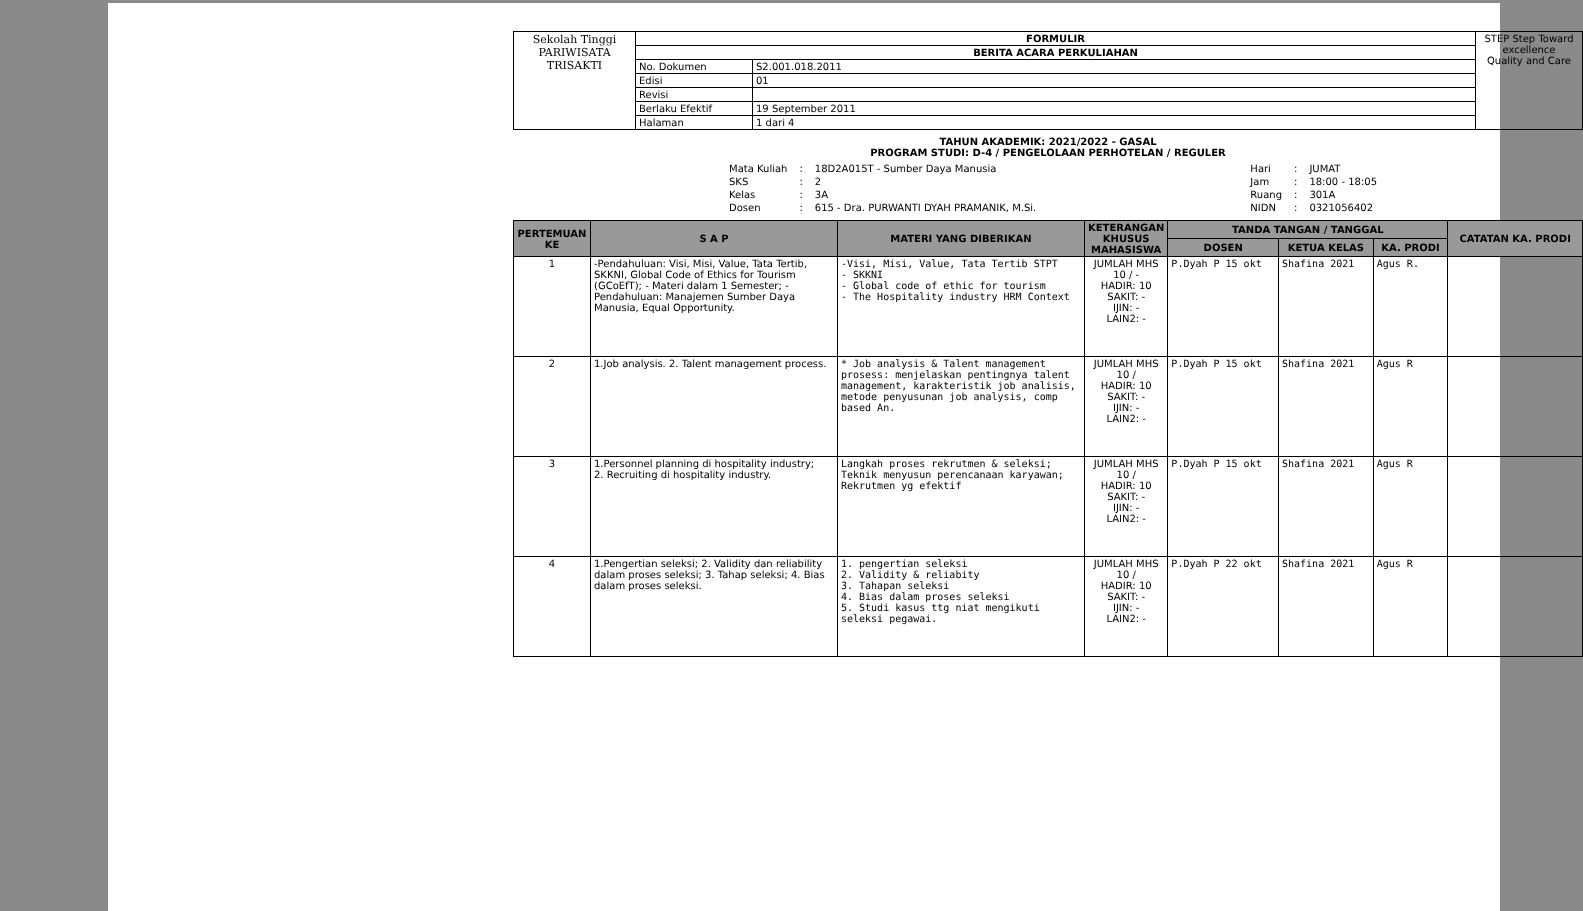| Sekolah Tinggi PARIWISATA TRISAKTI | FORMULIR | | STEP Step Toward excellence Quality and Care |
| | BERITA ACARA PERKULIAHAN | | |
| | No. Dokumen | S2.001.018.2011 | |
| | Edisi | 01 | |
| | Revisi | | |
| | Berlaku Efektif | 19 September 2011 | |
| | Halaman | 1 dari 4 | |
TAHUN AKADEMIK: 2021/2022 - GASAL
PROGRAM STUDI: D-4 / PENGELOLAAN PERHOTELAN / REGULER
| Mata Kuliah | : | 18D2A015T - Sumber Daya Manusia |
| SKS | : | 2 |
| Kelas | : | 3A |
| Dosen | : | 615 - Dra. PURWANTI DYAH PRAMANIK, M.Si. |
| Hari | : | JUMAT |
| Jam | : | 18:00 - 18:05 |
| Ruang | : | 301A |
| NIDN | : | 0321056402 |
| PERTEMUAN KE | S A P | MATERI YANG DIBERIKAN | KETERANGAN KHUSUS MAHASISWA | TANDA TANGAN / TANGGAL | | | CATATAN KA. PRODI |
| --- | --- | --- | --- | --- | --- | --- | --- |
| | | | | DOSEN | KETUA KELAS | KA. PRODI | |
| 1 | -Pendahuluan: Visi, Misi, Value, Tata Tertib, SKKNI, Global Code of Ethics for Tourism (GCoEfT); - Materi dalam 1 Semester; - Pendahuluan: Manajemen Sumber Daya Manusia, Equal Opportunity. | -Visi, Misi, Value, Tata Tertib STPT - SKKNI - Global code of ethic for tourism - The Hospitality industry HRM Context | JUMLAH MHS 10 / - HADIR: 10 SAKIT: - IJIN: - LAIN2: - | P.Dyah P 15 okt | Shafina 2021 | Agus R. | |
| 2 | 1.Job analysis. 2. Talent management process. | * Job analysis & Talent management prosess: menjelaskan pentingnya talent management, karakteristik job analisis, metode penyusunan job analysis, comp based An. | JUMLAH MHS 10 / HADIR: 10 SAKIT: - IJIN: - LAIN2: - | P.Dyah P 15 okt | Shafina 2021 | Agus R | |
| 3 | 1.Personnel planning di hospitality industry; 2. Recruiting di hospitality industry. | Langkah proses rekrutmen & seleksi; Teknik menyusun perencanaan karyawan; Rekrutmen yg efektif | JUMLAH MHS 10 / HADIR: 10 SAKIT: - IJIN: - LAIN2: - | P.Dyah P 15 okt | Shafina 2021 | Agus R | |
| 4 | 1.Pengertian seleksi; 2. Validity dan reliability dalam proses seleksi; 3. Tahap seleksi; 4. Bias dalam proses seleksi. | 1. pengertian seleksi 2. Validity & reliabity 3. Tahapan seleksi 4. Bias dalam proses seleksi 5. Studi kasus ttg niat mengikuti seleksi pegawai. | JUMLAH MHS 10 / HADIR: 10 SAKIT: - IJIN: - LAIN2: - | P.Dyah P 22 okt | Shafina 2021 | Agus R | |